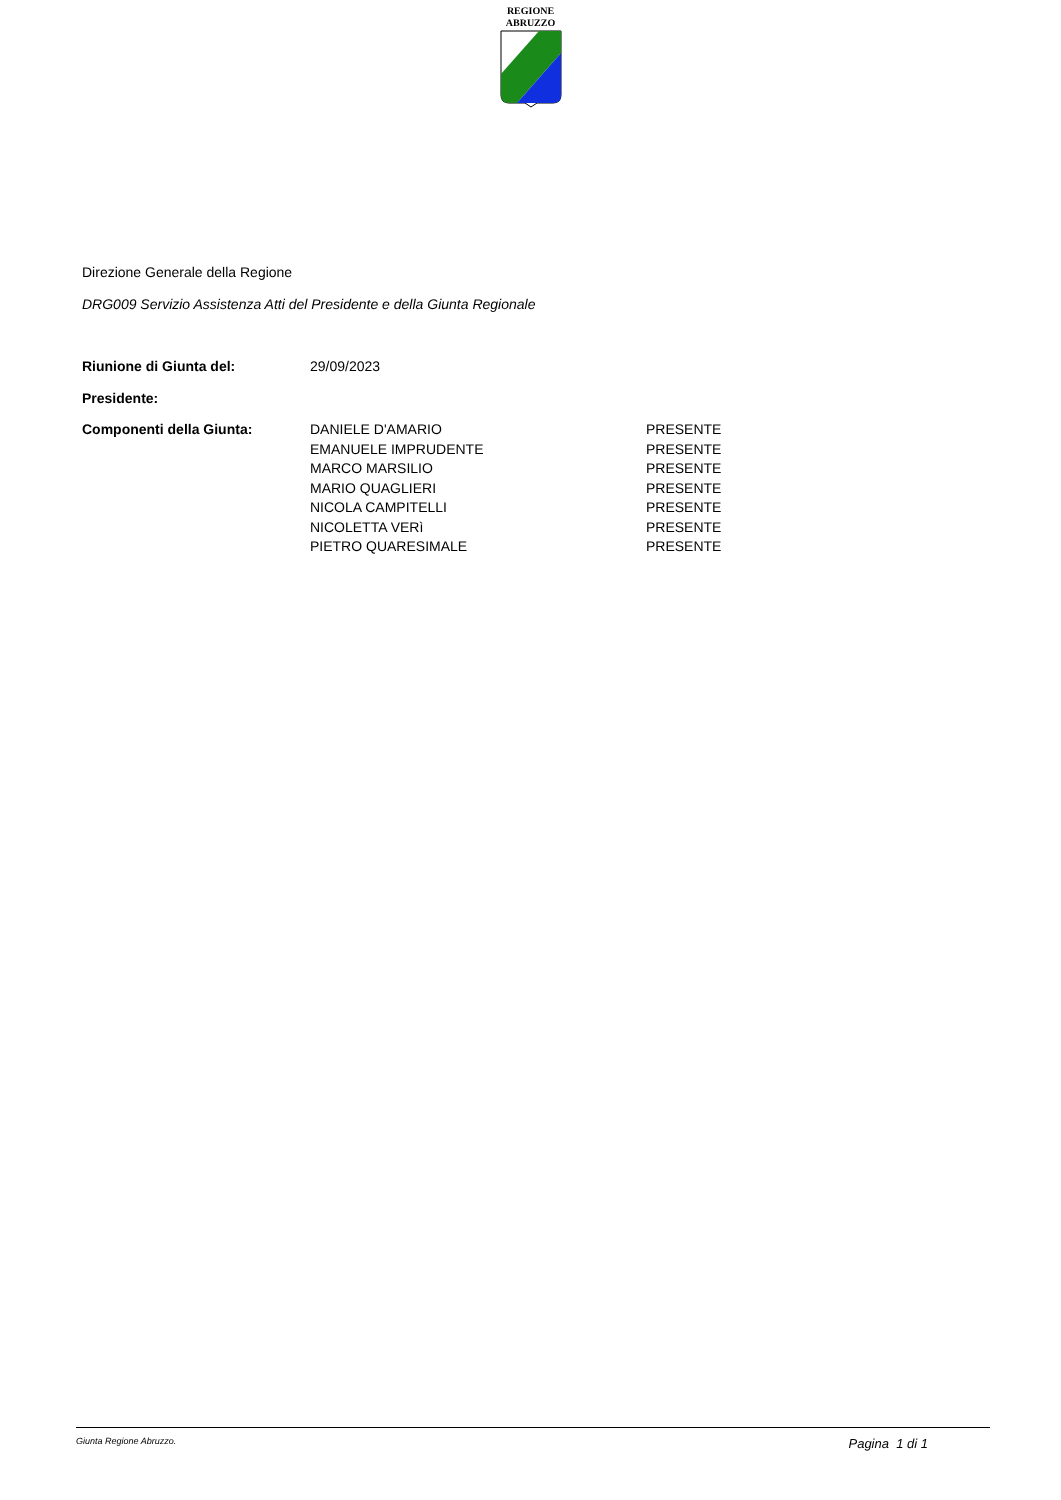REGIONE
ABRUZZO
Direzione Generale della Regione
DRG009 Servizio Assistenza Atti del Presidente e della Giunta Regionale
| Riunione di Giunta del: | 29/09/2023 | |
| Presidente: | | |
| Componenti della Giunta: | DANIELE D'AMARIO | PRESENTE |
| | EMANUELE IMPRUDENTE | PRESENTE |
| | MARCO MARSILIO | PRESENTE |
| | MARIO QUAGLIERI | PRESENTE |
| | NICOLA CAMPITELLI | PRESENTE |
| | NICOLETTA VERì | PRESENTE |
| | PIETRO QUARESIMALE | PRESENTE |
Giunta Regione Abruzzo. Pagina 1 di 1